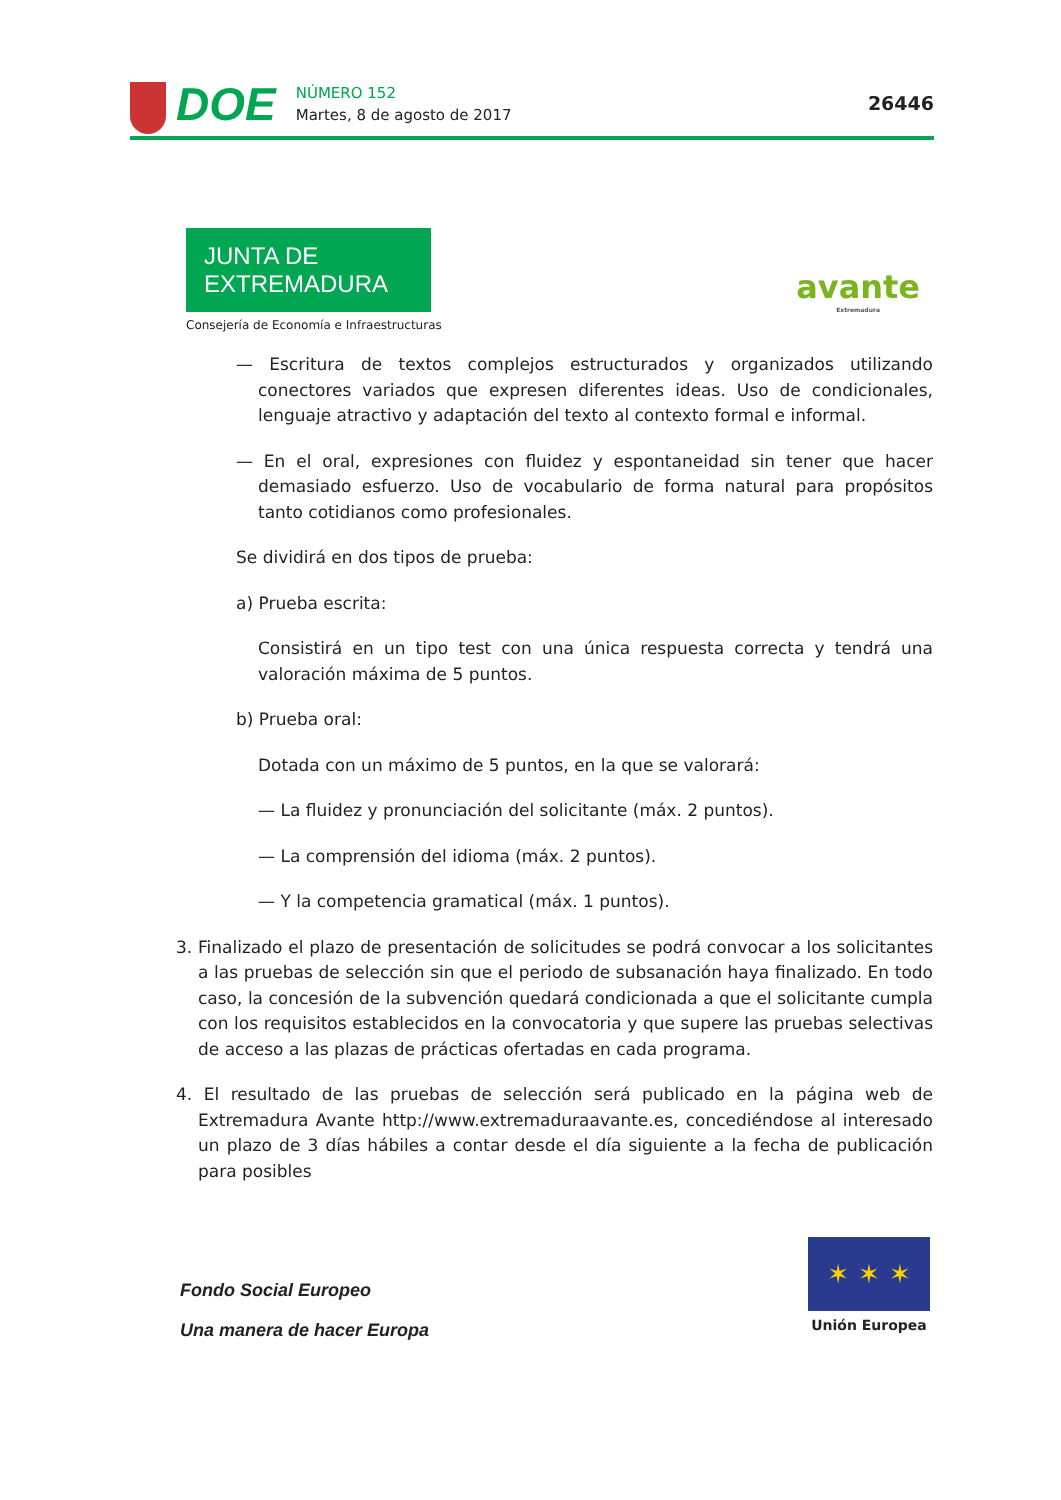DOE
NÚMERO 152
Martes, 8 de agosto de 2017
26446
JUNTA DE EXTREMADURA
Consejería de Economía e Infraestructuras
avante
Extremadura
— Escritura de textos complejos estructurados y organizados utilizando conectores variados que expresen diferentes ideas. Uso de condicionales, lenguaje atractivo y adaptación del texto al contexto formal e informal.
— En el oral, expresiones con fluidez y espontaneidad sin tener que hacer demasiado esfuerzo. Uso de vocabulario de forma natural para propósitos tanto cotidianos como profesionales.
Se dividirá en dos tipos de prueba:
a) Prueba escrita:
Consistirá en un tipo test con una única respuesta correcta y tendrá una valoración máxima de 5 puntos.
b) Prueba oral:
Dotada con un máximo de 5 puntos, en la que se valorará:
— La fluidez y pronunciación del solicitante (máx. 2 puntos).
— La comprensión del idioma (máx. 2 puntos).
— Y la competencia gramatical (máx. 1 puntos).
3. Finalizado el plazo de presentación de solicitudes se podrá convocar a los solicitantes a las pruebas de selección sin que el periodo de subsanación haya finalizado. En todo caso, la concesión de la subvención quedará condicionada a que el solicitante cumpla con los requisitos establecidos en la convocatoria y que supere las pruebas selectivas de acceso a las plazas de prácticas ofertadas en cada programa.
4. El resultado de las pruebas de selección será publicado en la página web de Extremadura Avante http://www.extremaduraavante.es, concediéndose al interesado un plazo de 3 días hábiles a contar desde el día siguiente a la fecha de publicación para posibles
Fondo Social Europeo
Una manera de hacer Europa
✶ ✶ ✶
Unión Europea